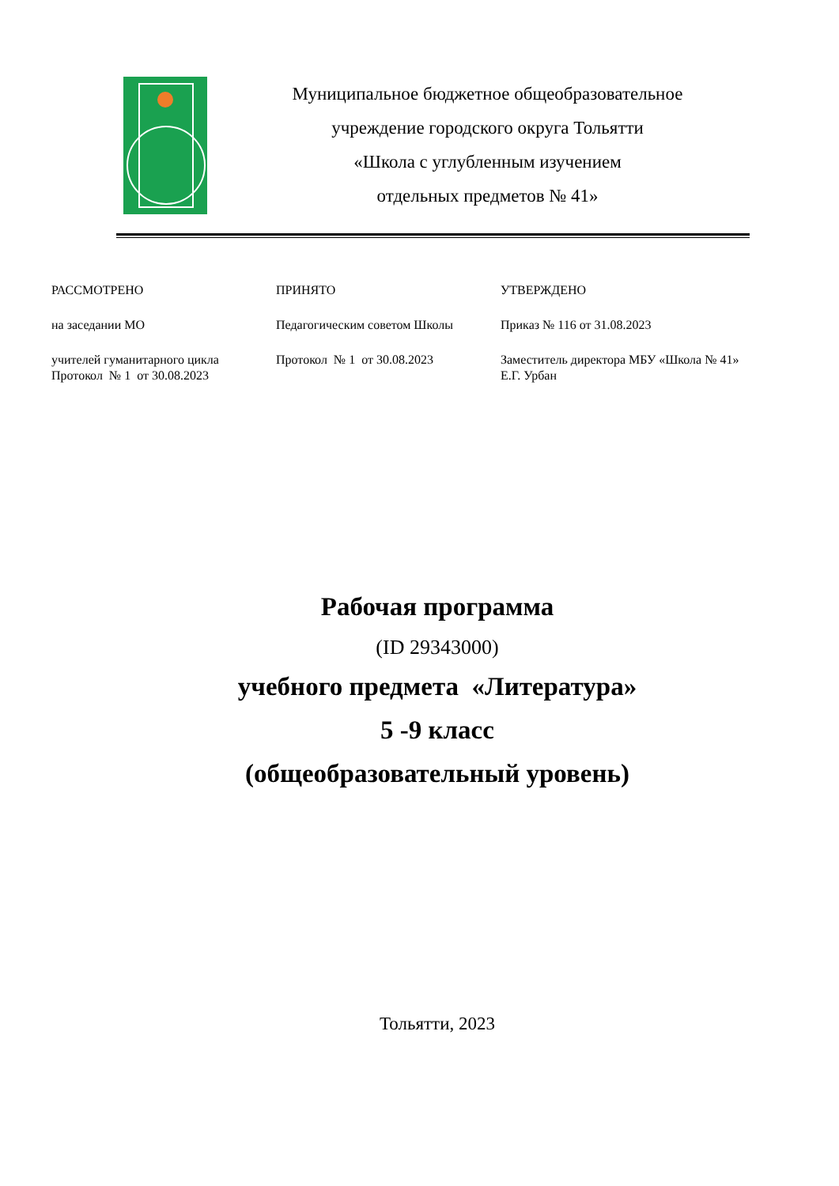Муниципальное бюджетное общеобразовательное
учреждение городского округа Тольятти
«Школа с углубленным изучением
отдельных предметов № 41»
РАССМОТРЕНО
на заседании МО
учителей гуманитарного цикла
Протокол № 1 от 30.08.2023
ПРИНЯТО
Педагогическим советом Школы
Протокол № 1 от 30.08.2023
УТВЕРЖДЕНО
Приказ № 116 от 31.08.2023
Заместитель директора МБУ «Школа № 41»
Е.Г. Урбан
Рабочая программа
(ID 29343000)
учебного предмета «Литература»
5 -9 класс
(общеобразовательный уровень)
Тольятти, 2023